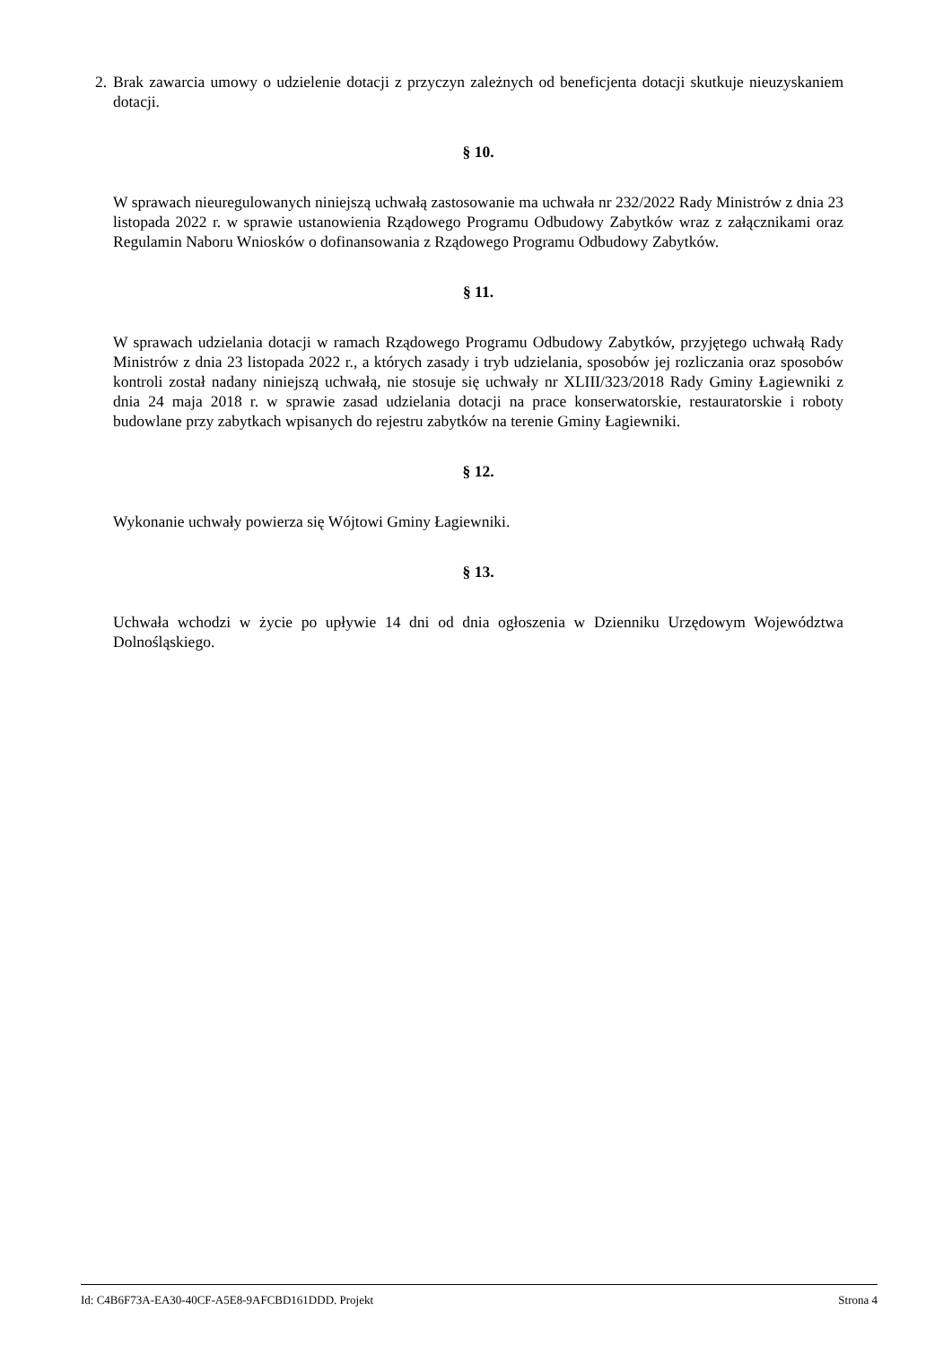2.
Brak zawarcia umowy o udzielenie dotacji z przyczyn zależnych od beneficjenta dotacji skutkuje nieuzyskaniem dotacji.
§ 10.
W sprawach nieuregulowanych niniejszą uchwałą zastosowanie ma uchwała nr 232/2022 Rady Ministrów z dnia 23 listopada 2022 r. w sprawie ustanowienia Rządowego Programu Odbudowy Zabytków wraz z załącznikami oraz Regulamin Naboru Wniosków o dofinansowania z Rządowego Programu Odbudowy Zabytków.
§ 11.
W sprawach udzielania dotacji w ramach Rządowego Programu Odbudowy Zabytków, przyjętego uchwałą Rady Ministrów z dnia 23 listopada 2022 r., a których zasady i tryb udzielania, sposobów jej rozliczania oraz sposobów kontroli został nadany niniejszą uchwałą, nie stosuje się uchwały nr XLIII/323/2018 Rady Gminy Łagiewniki z dnia 24 maja 2018 r. w sprawie zasad udzielania dotacji na prace konserwatorskie, restauratorskie i roboty budowlane przy zabytkach wpisanych do rejestru zabytków na terenie Gminy Łagiewniki.
§ 12.
Wykonanie uchwały powierza się Wójtowi Gminy Łagiewniki.
§ 13.
Uchwała wchodzi w życie po upływie 14 dni od dnia ogłoszenia w Dzienniku Urzędowym Województwa Dolnośląskiego.
Id: C4B6F73A-EA30-40CF-A5E8-9AFCBD161DDD. Projekt Strona 4